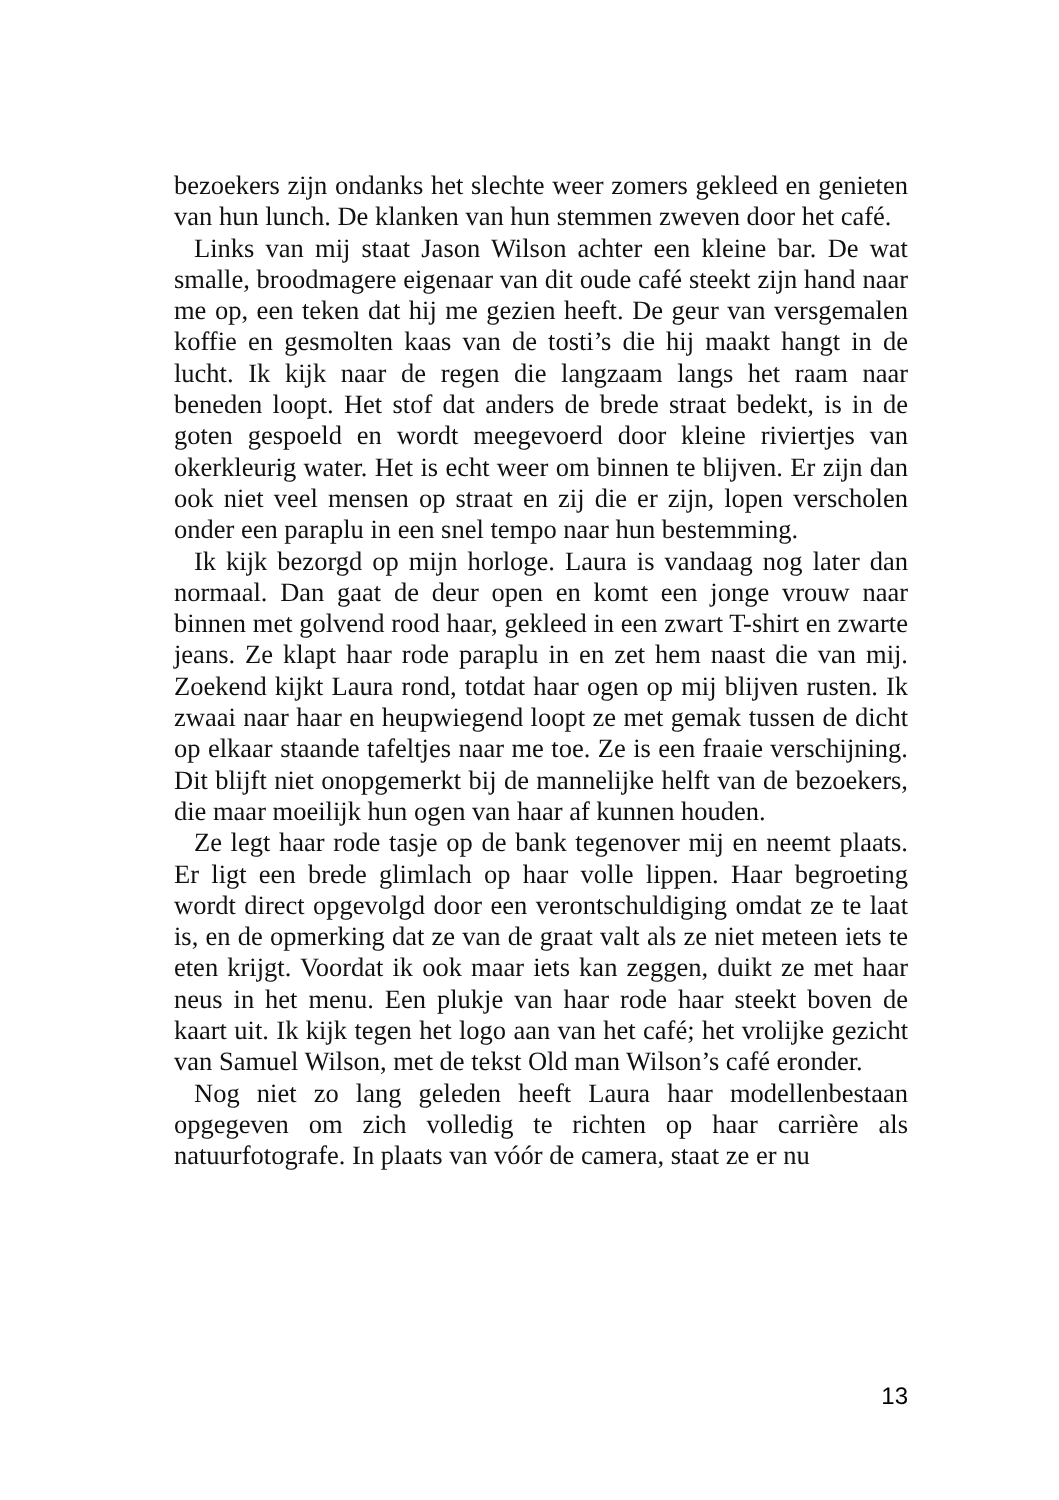bezoekers zijn ondanks het slechte weer zomers gekleed en genieten van hun lunch. De klanken van hun stemmen zweven door het café.
Links van mij staat Jason Wilson achter een kleine bar. De wat smalle, broodmagere eigenaar van dit oude café steekt zijn hand naar me op, een teken dat hij me gezien heeft. De geur van versgemalen koffie en gesmolten kaas van de tosti’s die hij maakt hangt in de lucht. Ik kijk naar de regen die langzaam langs het raam naar beneden loopt. Het stof dat anders de brede straat bedekt, is in de goten gespoeld en wordt meegevoerd door kleine riviertjes van okerkleurig water. Het is echt weer om binnen te blijven. Er zijn dan ook niet veel mensen op straat en zij die er zijn, lopen verscholen onder een paraplu in een snel tempo naar hun bestemming.
Ik kijk bezorgd op mijn horloge. Laura is vandaag nog later dan normaal. Dan gaat de deur open en komt een jonge vrouw naar binnen met golvend rood haar, gekleed in een zwart T-shirt en zwarte jeans. Ze klapt haar rode paraplu in en zet hem naast die van mij. Zoekend kijkt Laura rond, totdat haar ogen op mij blijven rusten. Ik zwaai naar haar en heupwiegend loopt ze met gemak tussen de dicht op elkaar staande tafeltjes naar me toe. Ze is een fraaie verschijning. Dit blijft niet onopgemerkt bij de mannelijke helft van de bezoekers, die maar moeilijk hun ogen van haar af kunnen houden.
Ze legt haar rode tasje op de bank tegenover mij en neemt plaats. Er ligt een brede glimlach op haar volle lippen. Haar begroeting wordt direct opgevolgd door een verontschuldiging omdat ze te laat is, en de opmerking dat ze van de graat valt als ze niet meteen iets te eten krijgt. Voordat ik ook maar iets kan zeggen, duikt ze met haar neus in het menu. Een plukje van haar rode haar steekt boven de kaart uit. Ik kijk tegen het logo aan van het café; het vrolijke gezicht van Samuel Wilson, met de tekst Old man Wilson’s café eronder.
Nog niet zo lang geleden heeft Laura haar modellenbestaan opgegeven om zich volledig te richten op haar carrière als natuurfotografe. In plaats van vóór de camera, staat ze er nu
13